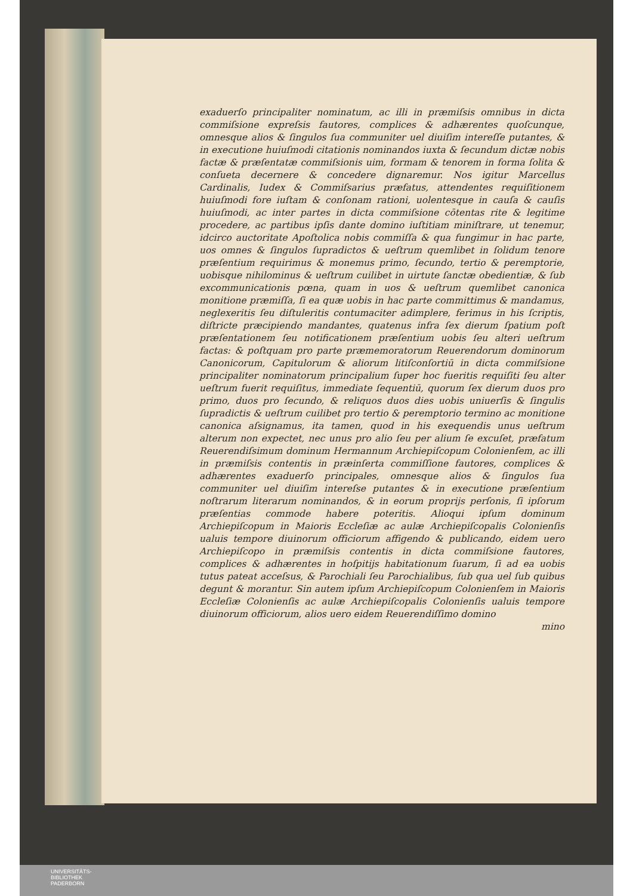exaduerſo principaliter nominatum, ac illi in præmiſsis omnibus in dicta commiſsione expreſsis fautores, complices & adhærentes quoſcunque, omnesque alios & ſingulos ſua communiter uel diuiſim intereſſe putantes, & in executione huiuſmodi citationis nominandos iuxta & ſecundum dictæ nobis factæ & præſentatæ commiſsionis uim, formam & tenorem in forma ſolita & conſueta decernere & concedere dignaremur. Nos igitur Marcellus Cardinalis, Iudex & Commiſsarius præfatus, attendentes requiſitionem huiuſmodi fore iuſtam & conſonam rationi, uolentesque in cauſa & cauſis huiuſmodi, ac inter partes in dicta commiſsione cōtentas rite & legitime procedere, ac partibus ipſis dante domino iuſtitiam miniſtrare, ut tenemur, idcirco auctoritate Apoſtolica nobis commiſſa & qua fungimur in hac parte, uos omnes & ſingulos ſupradictos & ueſtrum quemlibet in ſolidum tenore præſentium requirimus & monemus primo, ſecundo, tertio & peremptorie, uobisque nihilominus & ueſtrum cuilibet in uirtute ſanctæ obedientiæ, & ſub excommunicationis pœna, quam in uos & ueſtrum quemlibet canonica monitione præmiſſa, ſi ea quæ uobis in hac parte committimus & mandamus, neglexeritis ſeu diſtuleritis contumaciter adimplere, ferimus in his ſcriptis, diſtricte præcipiendo mandantes, quatenus infra ſex dierum ſpatium poſt præſentationem ſeu notificationem præſentium uobis ſeu alteri ueſtrum factas: & poſtquam pro parte præmemoratorum Reuerendorum dominorum Canonicorum, Capitulorum & aliorum litiſconſortiū in dicta commiſsione principaliter nominatorum principalium ſuper hoc fueritis requiſiti ſeu alter ueſtrum fuerit requiſitus, immediate ſequentiū, quorum ſex dierum duos pro primo, duos pro ſecundo, & reliquos duos dies uobis uniuerſis & ſingulis ſupradictis & ueſtrum cuilibet pro tertio & peremptorio termino ac monitione canonica aſsignamus, ita tamen, quod in his exequendis unus ueſtrum alterum non expectet, nec unus pro alio ſeu per alium ſe excuſet, præfatum Reuerendiſsimum dominum Hermannum Archiepiſcopum Colonienſem, ac illi in præmiſsis contentis in præinſerta commiſſione fautores, complices & adhærentes exaduerſo principales, omnesque alios & ſingulos ſua communiter uel diuiſim intereſse putantes & in executione præſentium noſtrarum literarum nominandos, & in eorum proprijs perſonis, ſi ipſorum præſentias commode habere poteritis. Alioqui ipſum dominum Archiepiſcopum in Maioris Eccleſiæ ac aulæ Archiepiſcopalis Colonienſis ualuis tempore diuinorum officiorum affigendo & publicando, eidem uero Archiepiſcopo in præmiſsis contentis in dicta commiſsione fautores, complices & adhærentes in hoſpitijs habitationum ſuarum, ſi ad ea uobis tutus pateat acceſsus, & Parochiali ſeu Parochialibus, ſub qua uel ſub quibus degunt & morantur. Sin autem ipſum Archiepiſcopum Colonienſem in Maioris Eccleſiæ Colonienſis ac aulæ Archiepiſcopalis Colonienſis ualuis tempore diuinorum officiorum, alios uero eidem Reuerendiſſimo domino
mino
UNIVERSITÄTS-
BIBLIOTHEK
PADERBORN